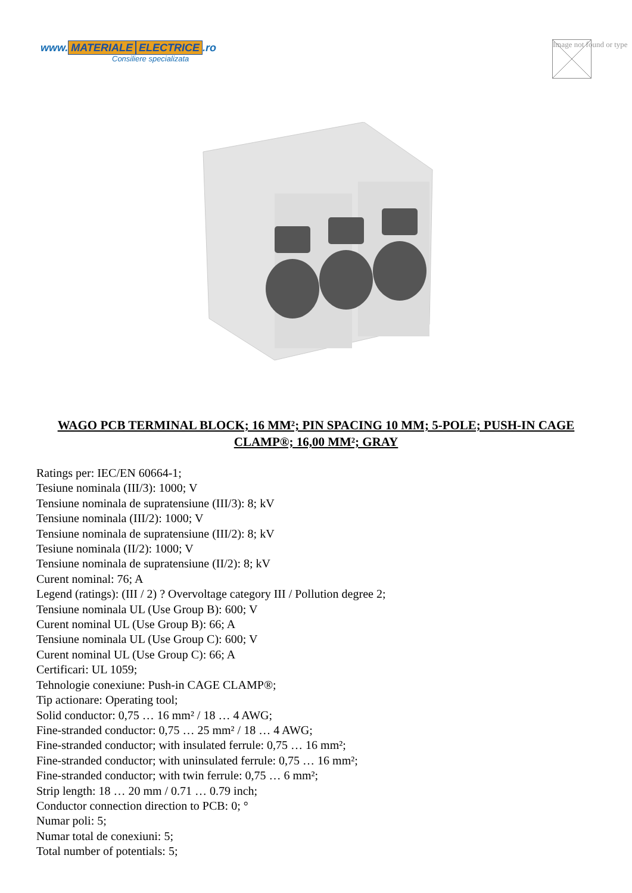www. MATERIALE ELECTRICE.ro
Consiliere specializata
Image not found or type
WAGO PCB TERMINAL BLOCK; 16 MM²; PIN SPACING 10 MM; 5-POLE; PUSH-IN CAGE CLAMP®; 16,00 MM²; GRAY
Ratings per: IEC/EN 60664-1;
Tesiune nominala (III/3): 1000; V
Tensiune nominala de supratensiune (III/3): 8; kV
Tensiune nominala (III/2): 1000; V
Tensiune nominala de supratensiune (III/2): 8; kV
Tesiune nominala (II/2): 1000; V
Tensiune nominala de supratensiune (II/2): 8; kV
Curent nominal: 76; A
Legend (ratings): (III / 2) ? Overvoltage category III / Pollution degree 2;
Tensiune nominala UL (Use Group B): 600; V
Curent nominal UL (Use Group B): 66; A
Tensiune nominala UL (Use Group C): 600; V
Curent nominal UL (Use Group C): 66; A
Certificari: UL 1059;
Tehnologie conexiune: Push-in CAGE CLAMP®;
Tip actionare: Operating tool;
Solid conductor: 0,75 … 16 mm² / 18 … 4 AWG;
Fine-stranded conductor: 0,75 … 25 mm² / 18 … 4 AWG;
Fine-stranded conductor; with insulated ferrule: 0,75 … 16 mm²;
Fine-stranded conductor; with uninsulated ferrule: 0,75 … 16 mm²;
Fine-stranded conductor; with twin ferrule: 0,75 … 6 mm²;
Strip length: 18 … 20 mm / 0.71 … 0.79 inch;
Conductor connection direction to PCB: 0; °
Numar poli: 5;
Numar total de conexiuni: 5;
Total number of potentials: 5;